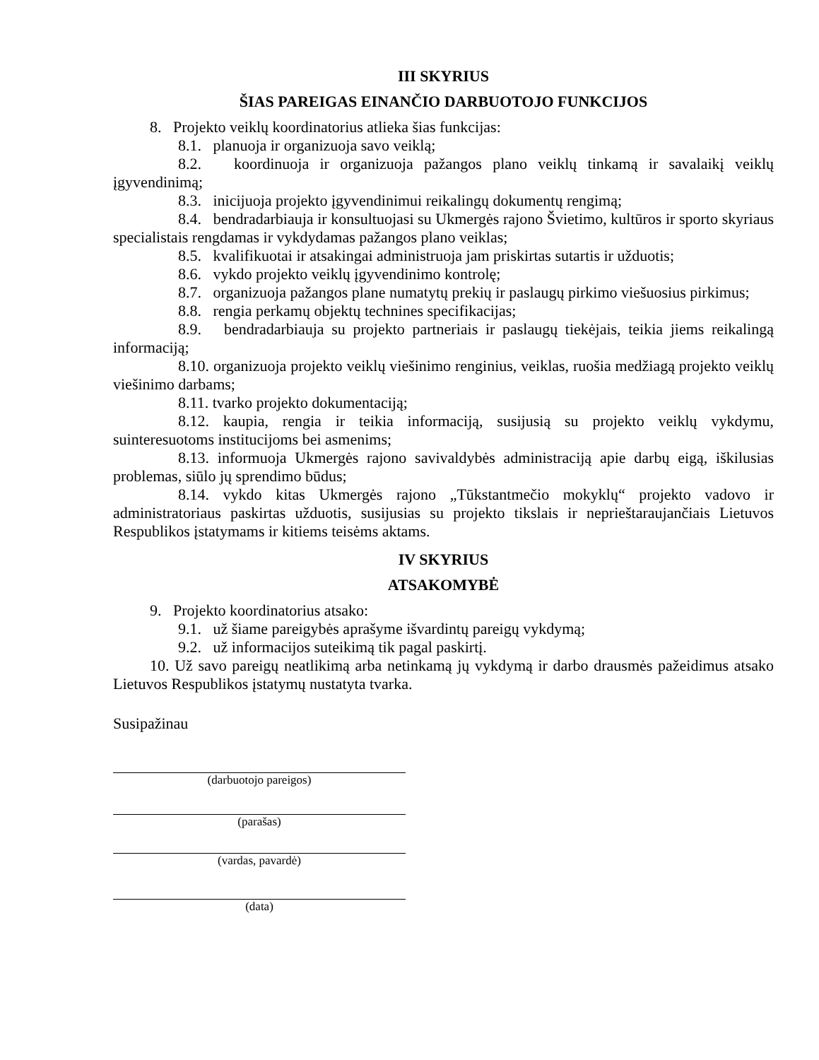III SKYRIUS
ŠIAS PAREIGAS EINANČIO DARBUOTOJO FUNKCIJOS
8. Projekto veiklų koordinatorius atlieka šias funkcijas:
8.1. planuoja ir organizuoja savo veiklą;
8.2. koordinuoja ir organizuoja pažangos plano veiklų tinkamą ir savalaikį veiklų įgyvendinimą;
8.3. inicijuoja projekto įgyvendinimui reikalingų dokumentų rengimą;
8.4. bendradarbiauja ir konsultuojasi su Ukmergės rajono Švietimo, kultūros ir sporto skyriaus specialistais rengdamas ir vykdydamas pažangos plano veiklas;
8.5. kvalifikuotai ir atsakingai administruoja jam priskirtas sutartis ir užduotis;
8.6. vykdo projekto veiklų įgyvendinimo kontrolę;
8.7. organizuoja pažangos plane numatytų prekių ir paslaugų pirkimo viešuosius pirkimus;
8.8. rengia perkamų objektų technines specifikacijas;
8.9. bendradarbiauja su projekto partneriais ir paslaugų tiekėjais, teikia jiems reikalingą informaciją;
8.10. organizuoja projekto veiklų viešinimo renginius, veiklas, ruošia medžiagą projekto veiklų viešinimo darbams;
8.11. tvarko projekto dokumentaciją;
8.12. kaupia, rengia ir teikia informaciją, susijusią su projekto veiklų vykdymu, suinteresuotoms institucijoms bei asmenims;
8.13. informuoja Ukmergės rajono savivaldybės administraciją apie darbų eigą, iškilusias problemas, siūlo jų sprendimo būdus;
8.14. vykdo kitas Ukmergės rajono „Tūkstantmečio mokyklų“ projekto vadovo ir administratoriaus paskirtas užduotis, susijusias su projekto tikslais ir neprieštaraujančiais Lietuvos Respublikos įstatymams ir kitiems teisėms aktams.
IV SKYRIUS
ATSAKOMYBĖ
9. Projekto koordinatorius atsako:
9.1. už šiame pareigybės aprašyme išvardintų pareigų vykdymą;
9.2. už informacijos suteikimą tik pagal paskirtį.
10. Už savo pareigų neatlikimą arba netinkamą jų vykdymą ir darbo drausmės pažeidimus atsako Lietuvos Respublikos įstatymų nustatyta tvarka.
Susipažinau
(darbuotojo pareigos)
(parašas)
(vardas, pavardė)
(data)